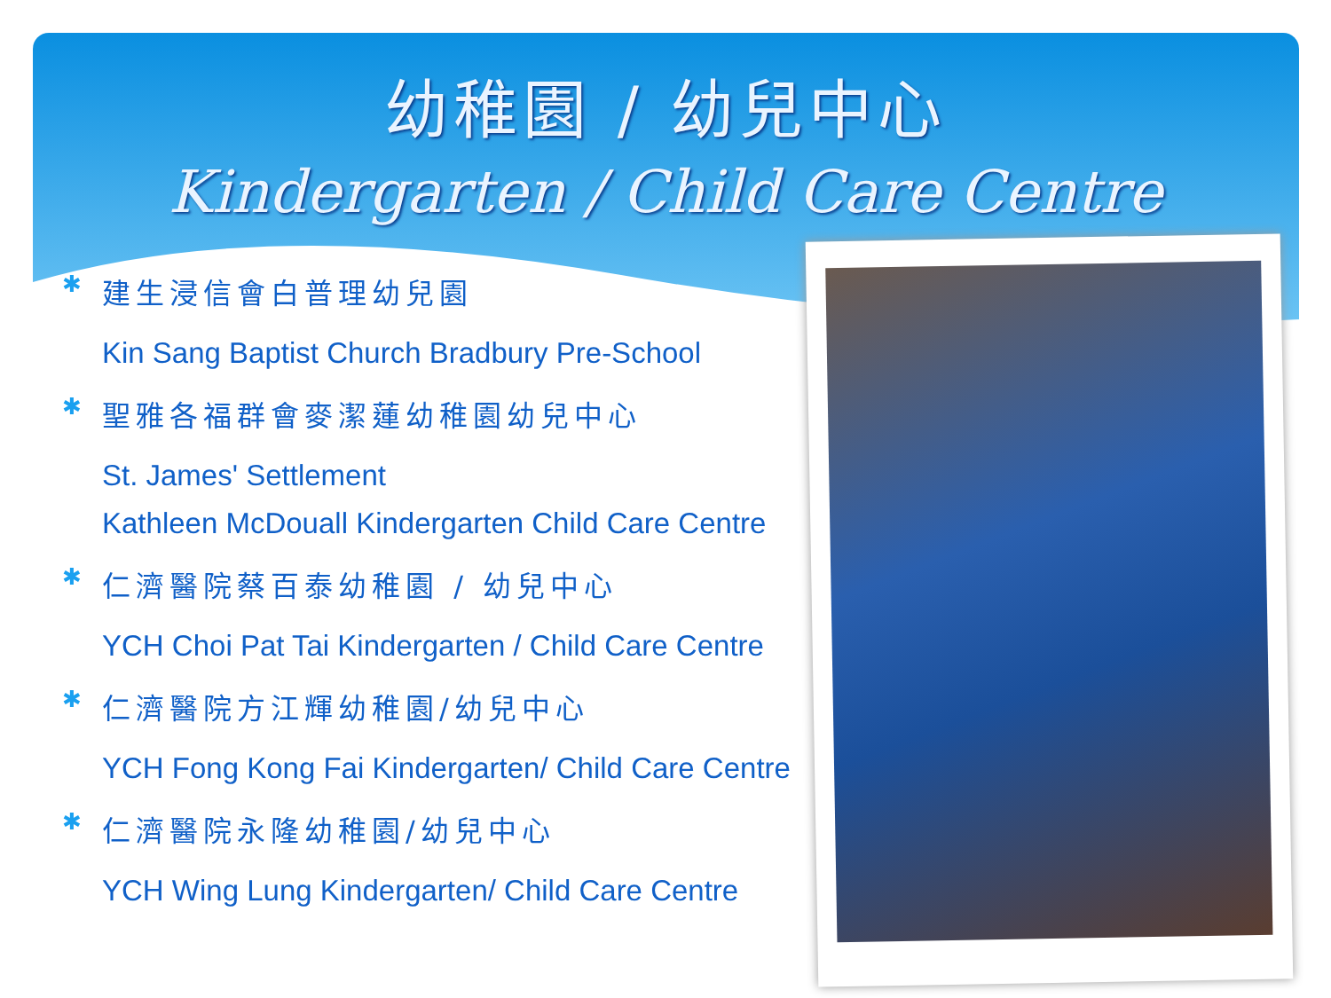幼稚園 / 幼兒中心
Kindergarten / Child Care Centre
✱
建生浸信會白普理幼兒園
Kin Sang Baptist Church Bradbury Pre-School
✱
聖雅各福群會麥潔蓮幼稚園幼兒中心
St. James' Settlement
Kathleen McDouall Kindergarten Child Care Centre
✱
仁濟醫院蔡百泰幼稚園 / 幼兒中心
YCH Choi Pat Tai Kindergarten / Child Care Centre
✱
仁濟醫院方江輝幼稚園/幼兒中心
YCH Fong Kong Fai Kindergarten/ Child Care Centre
✱
仁濟醫院永隆幼稚園/幼兒中心
YCH Wing Lung Kindergarten/ Child Care Centre